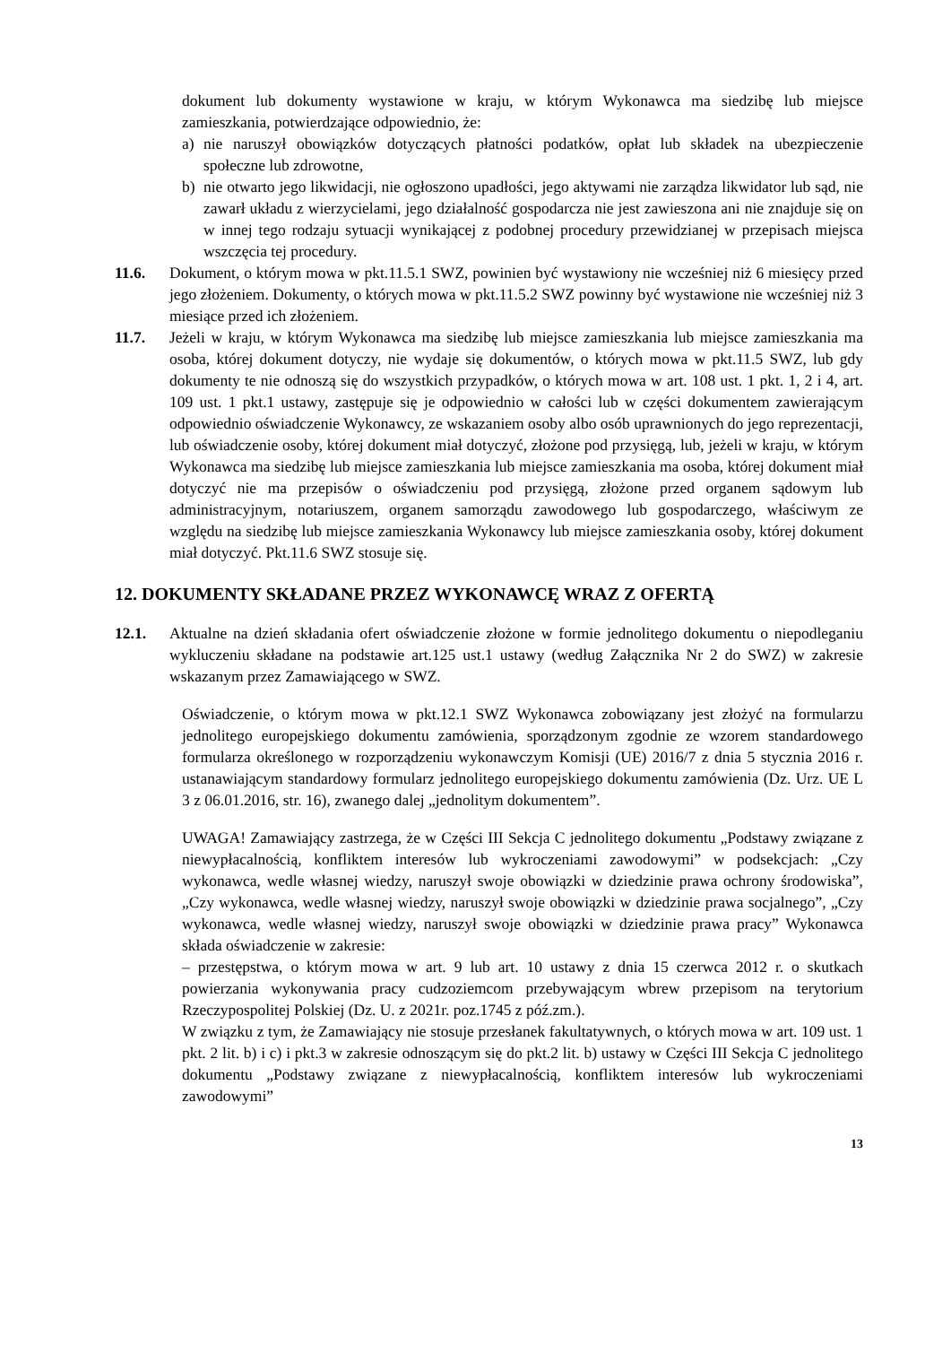dokument lub dokumenty wystawione w kraju, w którym Wykonawca ma siedzibę lub miejsce zamieszkania, potwierdzające odpowiednio, że:
a) nie naruszył obowiązków dotyczących płatności podatków, opłat lub składek na ubezpieczenie społeczne lub zdrowotne,
b) nie otwarto jego likwidacji, nie ogłoszono upadłości, jego aktywami nie zarządza likwidator lub sąd, nie zawarł układu z wierzycielami, jego działalność gospodarcza nie jest zawieszona ani nie znajduje się on w innej tego rodzaju sytuacji wynikającej z podobnej procedury przewidzianej w przepisach miejsca wszczęcia tej procedury.
11.6. Dokument, o którym mowa w pkt.11.5.1 SWZ, powinien być wystawiony nie wcześniej niż 6 miesięcy przed jego złożeniem. Dokumenty, o których mowa w pkt.11.5.2 SWZ powinny być wystawione nie wcześniej niż 3 miesiące przed ich złożeniem.
11.7. Jeżeli w kraju, w którym Wykonawca ma siedzibę lub miejsce zamieszkania lub miejsce zamieszkania ma osoba, której dokument dotyczy, nie wydaje się dokumentów, o których mowa w pkt.11.5 SWZ, lub gdy dokumenty te nie odnoszą się do wszystkich przypadków, o których mowa w art. 108 ust. 1 pkt. 1, 2 i 4, art. 109 ust. 1 pkt.1 ustawy, zastępuje się je odpowiednio w całości lub w części dokumentem zawierającym odpowiednio oświadczenie Wykonawcy, ze wskazaniem osoby albo osób uprawnionych do jego reprezentacji, lub oświadczenie osoby, której dokument miał dotyczyć, złożone pod przysięgą, lub, jeżeli w kraju, w którym Wykonawca ma siedzibę lub miejsce zamieszkania lub miejsce zamieszkania ma osoba, której dokument miał dotyczyć nie ma przepisów o oświadczeniu pod przysięgą, złożone przed organem sądowym lub administracyjnym, notariuszem, organem samorządu zawodowego lub gospodarczego, właściwym ze względu na siedzibę lub miejsce zamieszkania Wykonawcy lub miejsce zamieszkania osoby, której dokument miał dotyczyć. Pkt.11.6 SWZ stosuje się.
12. DOKUMENTY SKŁADANE PRZEZ WYKONAWCĘ WRAZ Z OFERTĄ
12.1. Aktualne na dzień składania ofert oświadczenie złożone w formie jednolitego dokumentu o niepodleganiu wykluczeniu składane na podstawie art.125 ust.1 ustawy (według Załącznika Nr 2 do SWZ) w zakresie wskazanym przez Zamawiającego w SWZ.
Oświadczenie, o którym mowa w pkt.12.1 SWZ Wykonawca zobowiązany jest złożyć na formularzu jednolitego europejskiego dokumentu zamówienia, sporządzonym zgodnie ze wzorem standardowego formularza określonego w rozporządzeniu wykonawczym Komisji (UE) 2016/7 z dnia 5 stycznia 2016 r. ustanawiającym standardowy formularz jednolitego europejskiego dokumentu zamówienia (Dz. Urz. UE L 3 z 06.01.2016, str. 16), zwanego dalej „jednolitym dokumentem”.
UWAGA! Zamawiający zastrzega, że w Części III Sekcja C jednolitego dokumentu „Podstawy związane z niewypłacalnością, konfliktem interesów lub wykroczeniami zawodowymi” w podsekcjach: „Czy wykonawca, wedle własnej wiedzy, naruszył swoje obowiązki w dziedzinie prawa ochrony środowiska”, „Czy wykonawca, wedle własnej wiedzy, naruszył swoje obowiązki w dziedzinie prawa socjalnego”, „Czy wykonawca, wedle własnej wiedzy, naruszył swoje obowiązki w dziedzinie prawa pracy” Wykonawca składa oświadczenie w zakresie:
– przestępstwa, o którym mowa w art. 9 lub art. 10 ustawy z dnia 15 czerwca 2012 r. o skutkach powierzania wykonywania pracy cudzoziemcom przebywającym wbrew przepisom na terytorium Rzeczypospolitej Polskiej (Dz. U. z 2021r. poz.1745 z póź.zm.).
W związku z tym, że Zamawiający nie stosuje przesłanek fakultatywnych, o których mowa w art. 109 ust. 1 pkt. 2 lit. b) i c) i pkt.3 w zakresie odnoszącym się do pkt.2 lit. b) ustawy w Części III Sekcja C jednolitego dokumentu „Podstawy związane z niewypłacalnością, konfliktem interesów lub wykroczeniami zawodowymi”
13